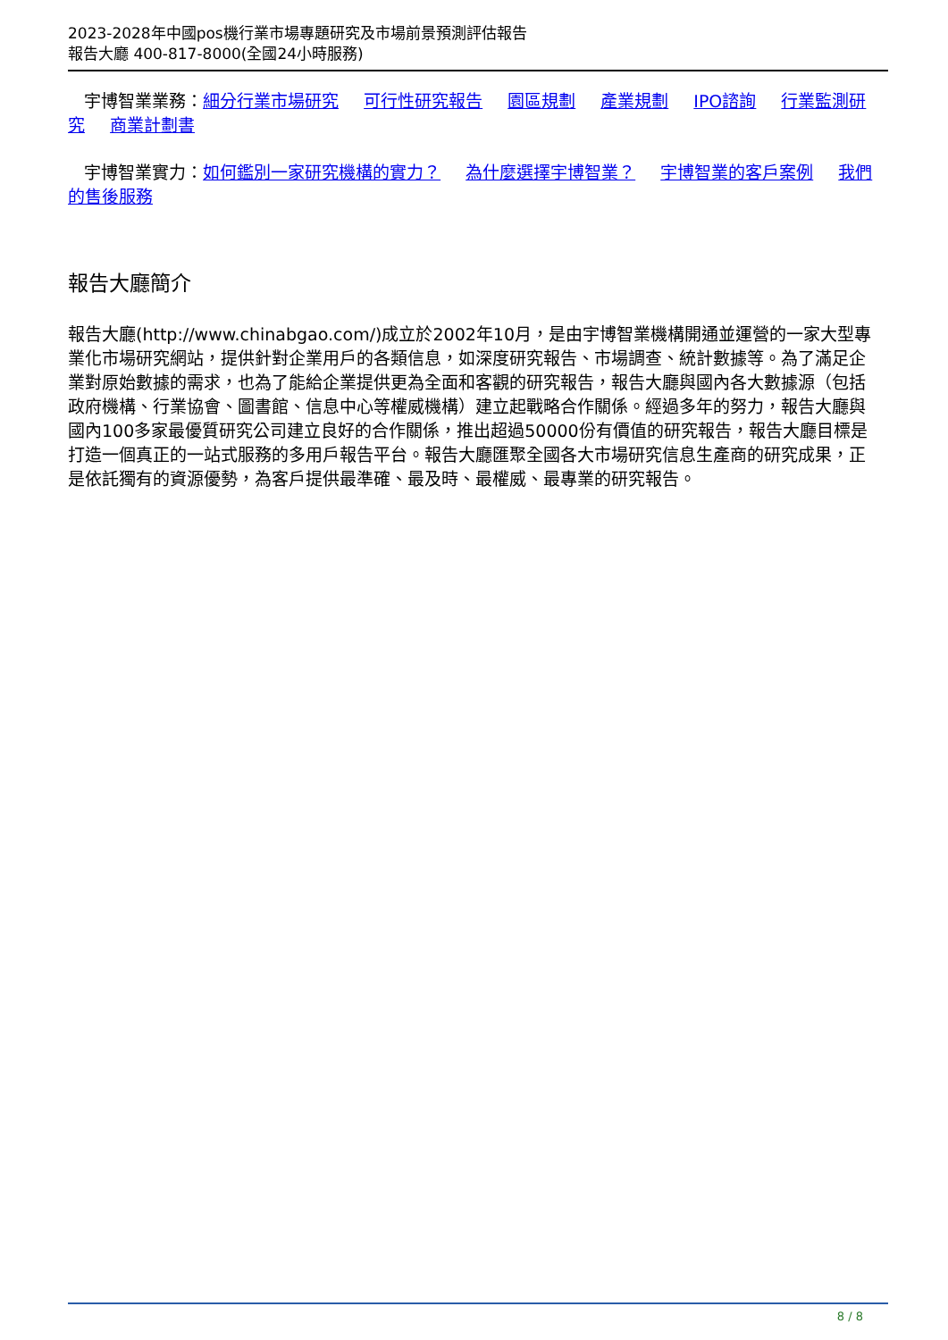2023-2028年中國pos機行業市場專題研究及市場前景預測評估報告
報告大廳 400-817-8000(全國24小時服務)
宇博智業業務：細分行業市場研究 可行性研究報告 園區規劃 產業規劃 IPO諮詢 行業監測研究 商業計劃書
宇博智業實力：如何鑑別一家研究機構的實力？ 為什麼選擇宇博智業？ 宇博智業的客戶案例 我們的售後服務
報告大廳簡介
報告大廳(http://www.chinabgao.com/)成立於2002年10月，是由宇博智業機構開通並運營的一家大型專業化市場研究網站，提供針對企業用戶的各類信息，如深度研究報告、市場調查、統計數據等。為了滿足企業對原始數據的需求，也為了能給企業提供更為全面和客觀的研究報告，報告大廳與國內各大數據源（包括政府機構、行業協會、圖書館、信息中心等權威機構）建立起戰略合作關係。經過多年的努力，報告大廳與國內100多家最優質研究公司建立良好的合作關係，推出超過50000份有價值的研究報告，報告大廳目標是打造一個真正的一站式服務的多用戶報告平台。報告大廳匯聚全國各大市場研究信息生產商的研究成果，正是依託獨有的資源優勢，為客戶提供最準確、最及時、最權威、最專業的研究報告。
8 / 8